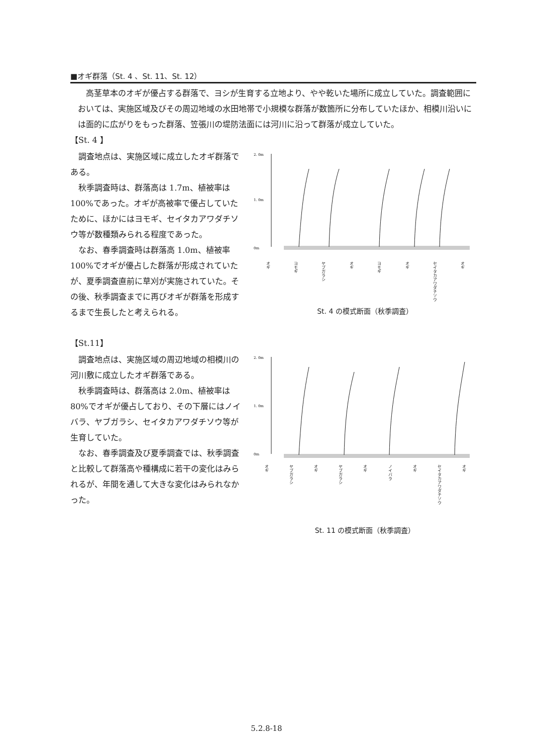■オギ群落（St. 4 、St. 11、St. 12）
高茎草本のオギが優占する群落で、ヨシが生育する立地より、やや乾いた場所に成立していた。調査範囲においては、実施区域及びその周辺地域の水田地帯で小規模な群落が数箇所に分布していたほか、相模川沿いには面的に広がりをもった群落、笠張川の堤防法面には河川に沿って群落が成立していた。
【St. 4 】
調査地点は、実施区域に成立したオギ群落である。
秋季調査時は、群落高は 1.7m、植被率は 100%であった。オギが高被率で優占していたために、ほかにはヨモギ、セイタカアワダチソウ等が数種類みられる程度であった。
なお、春季調査時は群落高 1.0m、植被率 100%でオギが優占した群落が形成されていたが、夏季調査直前に草刈が実施されていた。その後、秋季調査までに再びオギが群落を形成するまで生長したと考えられる。
2. 0m
1. 0m
0m
オギ ヨモギ ヤブガラシ オギ ヨモギ オギ セイタカアワダチソウ オギ
St. 4 の模式断面（秋季調査）
【St.11】
調査地点は、実施区域の周辺地域の相模川の河川敷に成立したオギ群落である。
秋季調査時は、群落高は 2.0m、植被率は 80%でオギが優占しており、その下層にはノイバラ、ヤブガラシ、セイタカアワダチソウ等が生育していた。
なお、春季調査及び夏季調査では、秋季調査と比較して群落高や種構成に若干の変化はみられるが、年間を通して大きな変化はみられなかった。
2. 0m
1. 0m
0m
オギ ヤブガラシ オギ ヤブガラシ オギ ノイバラ オギ セイタカアワダチソウ オギ
St. 11 の模式断面（秋季調査）
5.2.8-18